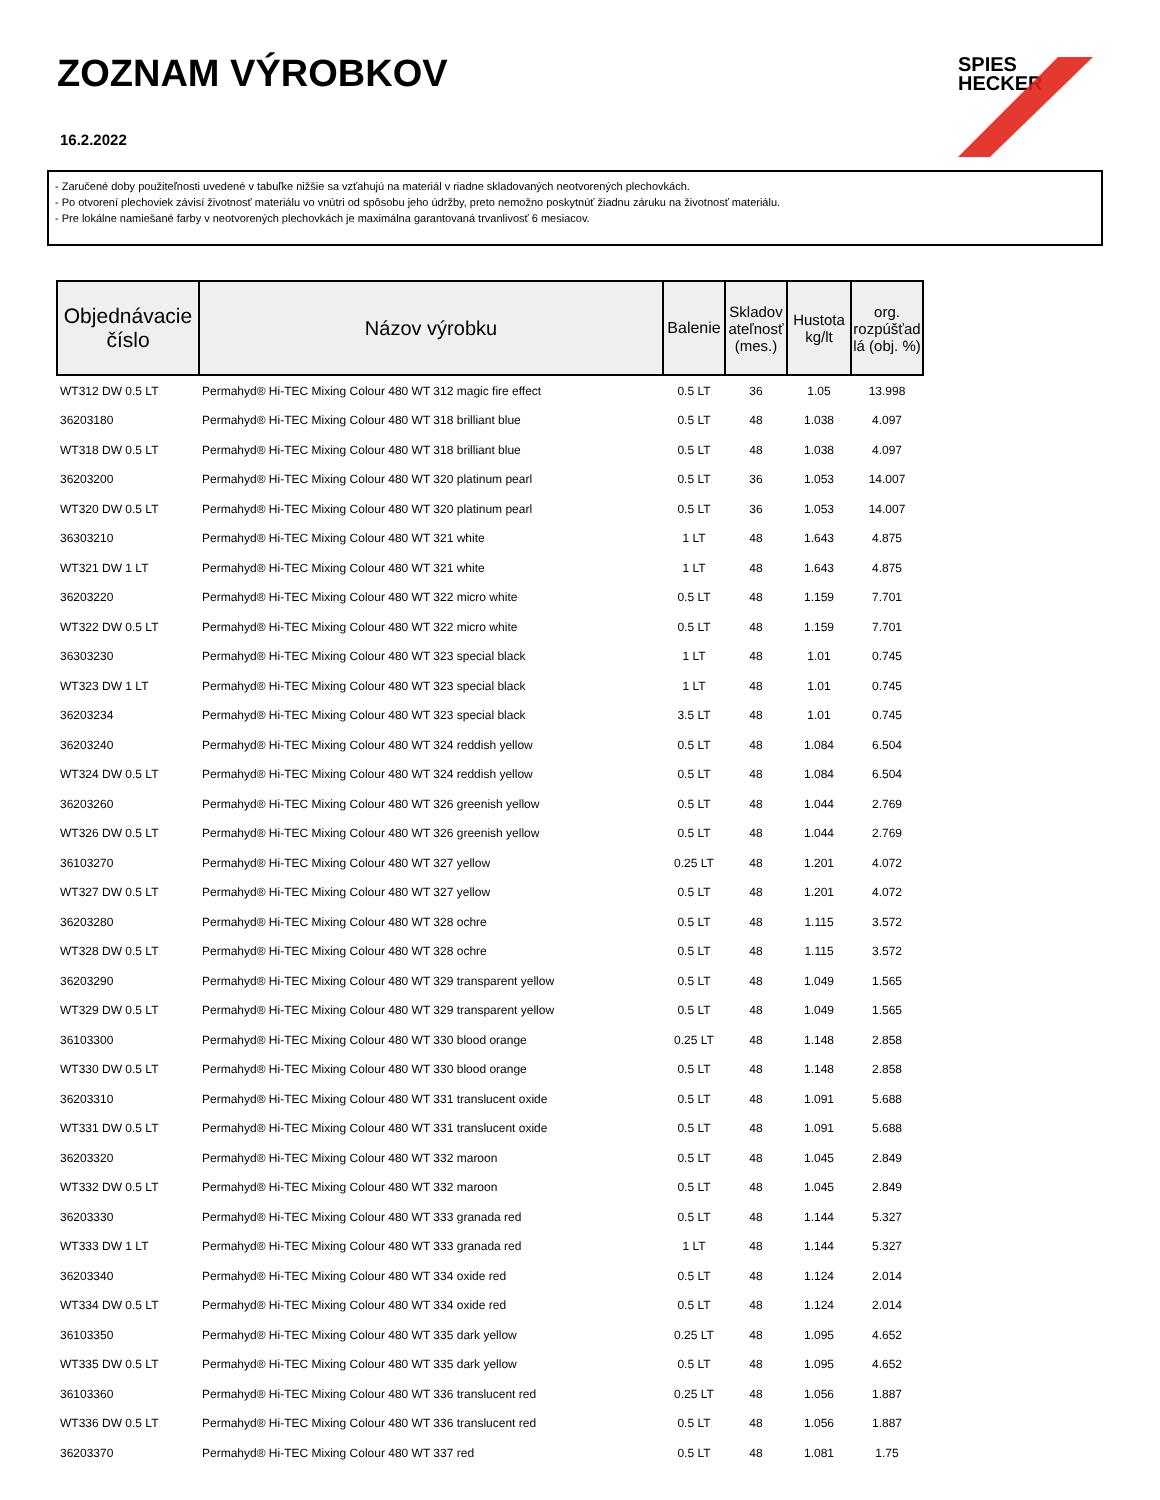ZOZNAM VÝROBKOV
16.2.2022
SPIES
HECKER
- Zaručené doby použiteľnosti uvedené v tabuľke nižšie sa vzťahujú na materiál v riadne skladovaných neotvorených plechovkách.
- Po otvorení plechoviek závisí životnosť materiálu vo vnútri od spôsobu jeho údržby, preto nemožno poskytnúť žiadnu záruku na životnosť materiálu.
- Pre lokálne namiešané farby v neotvorených plechovkách je maximálna garantovaná trvanlivosť 6 mesiacov.
| Objednávacie číslo | Názov výrobku | Balenie | Skladov ateľnosť (mes.) | Hustota kg/lt | org. rozpúšťad lá (obj. %) |
| --- | --- | --- | --- | --- | --- |
| WT312 DW 0.5 LT | Permahyd® Hi-TEC Mixing Colour 480 WT 312 magic fire effect | 0.5 LT | 36 | 1.05 | 13.998 |
| 36203180 | Permahyd® Hi-TEC Mixing Colour 480 WT 318 brilliant blue | 0.5 LT | 48 | 1.038 | 4.097 |
| WT318 DW 0.5 LT | Permahyd® Hi-TEC Mixing Colour 480 WT 318 brilliant blue | 0.5 LT | 48 | 1.038 | 4.097 |
| 36203200 | Permahyd® Hi-TEC Mixing Colour 480 WT 320 platinum pearl | 0.5 LT | 36 | 1.053 | 14.007 |
| WT320 DW 0.5 LT | Permahyd® Hi-TEC Mixing Colour 480 WT 320 platinum pearl | 0.5 LT | 36 | 1.053 | 14.007 |
| 36303210 | Permahyd® Hi-TEC Mixing Colour 480 WT 321 white | 1 LT | 48 | 1.643 | 4.875 |
| WT321 DW 1 LT | Permahyd® Hi-TEC Mixing Colour 480 WT 321 white | 1 LT | 48 | 1.643 | 4.875 |
| 36203220 | Permahyd® Hi-TEC Mixing Colour 480 WT 322 micro white | 0.5 LT | 48 | 1.159 | 7.701 |
| WT322 DW 0.5 LT | Permahyd® Hi-TEC Mixing Colour 480 WT 322 micro white | 0.5 LT | 48 | 1.159 | 7.701 |
| 36303230 | Permahyd® Hi-TEC Mixing Colour 480 WT 323 special black | 1 LT | 48 | 1.01 | 0.745 |
| WT323 DW 1 LT | Permahyd® Hi-TEC Mixing Colour 480 WT 323 special black | 1 LT | 48 | 1.01 | 0.745 |
| 36203234 | Permahyd® Hi-TEC Mixing Colour 480 WT 323 special black | 3.5 LT | 48 | 1.01 | 0.745 |
| 36203240 | Permahyd® Hi-TEC Mixing Colour 480 WT 324 reddish yellow | 0.5 LT | 48 | 1.084 | 6.504 |
| WT324 DW 0.5 LT | Permahyd® Hi-TEC Mixing Colour 480 WT 324 reddish yellow | 0.5 LT | 48 | 1.084 | 6.504 |
| 36203260 | Permahyd® Hi-TEC Mixing Colour 480 WT 326 greenish yellow | 0.5 LT | 48 | 1.044 | 2.769 |
| WT326 DW 0.5 LT | Permahyd® Hi-TEC Mixing Colour 480 WT 326 greenish yellow | 0.5 LT | 48 | 1.044 | 2.769 |
| 36103270 | Permahyd® Hi-TEC Mixing Colour 480 WT 327 yellow | 0.25 LT | 48 | 1.201 | 4.072 |
| WT327 DW 0.5 LT | Permahyd® Hi-TEC Mixing Colour 480 WT 327 yellow | 0.5 LT | 48 | 1.201 | 4.072 |
| 36203280 | Permahyd® Hi-TEC Mixing Colour 480 WT 328 ochre | 0.5 LT | 48 | 1.115 | 3.572 |
| WT328 DW 0.5 LT | Permahyd® Hi-TEC Mixing Colour 480 WT 328 ochre | 0.5 LT | 48 | 1.115 | 3.572 |
| 36203290 | Permahyd® Hi-TEC Mixing Colour 480 WT 329 transparent yellow | 0.5 LT | 48 | 1.049 | 1.565 |
| WT329 DW 0.5 LT | Permahyd® Hi-TEC Mixing Colour 480 WT 329 transparent yellow | 0.5 LT | 48 | 1.049 | 1.565 |
| 36103300 | Permahyd® Hi-TEC Mixing Colour 480 WT 330 blood orange | 0.25 LT | 48 | 1.148 | 2.858 |
| WT330 DW 0.5 LT | Permahyd® Hi-TEC Mixing Colour 480 WT 330 blood orange | 0.5 LT | 48 | 1.148 | 2.858 |
| 36203310 | Permahyd® Hi-TEC Mixing Colour 480 WT 331 translucent oxide | 0.5 LT | 48 | 1.091 | 5.688 |
| WT331 DW 0.5 LT | Permahyd® Hi-TEC Mixing Colour 480 WT 331 translucent oxide | 0.5 LT | 48 | 1.091 | 5.688 |
| 36203320 | Permahyd® Hi-TEC Mixing Colour 480 WT 332 maroon | 0.5 LT | 48 | 1.045 | 2.849 |
| WT332 DW 0.5 LT | Permahyd® Hi-TEC Mixing Colour 480 WT 332 maroon | 0.5 LT | 48 | 1.045 | 2.849 |
| 36203330 | Permahyd® Hi-TEC Mixing Colour 480 WT 333 granada red | 0.5 LT | 48 | 1.144 | 5.327 |
| WT333 DW 1 LT | Permahyd® Hi-TEC Mixing Colour 480 WT 333 granada red | 1 LT | 48 | 1.144 | 5.327 |
| 36203340 | Permahyd® Hi-TEC Mixing Colour 480 WT 334 oxide red | 0.5 LT | 48 | 1.124 | 2.014 |
| WT334 DW 0.5 LT | Permahyd® Hi-TEC Mixing Colour 480 WT 334 oxide red | 0.5 LT | 48 | 1.124 | 2.014 |
| 36103350 | Permahyd® Hi-TEC Mixing Colour 480 WT 335 dark yellow | 0.25 LT | 48 | 1.095 | 4.652 |
| WT335 DW 0.5 LT | Permahyd® Hi-TEC Mixing Colour 480 WT 335 dark yellow | 0.5 LT | 48 | 1.095 | 4.652 |
| 36103360 | Permahyd® Hi-TEC Mixing Colour 480 WT 336 translucent red | 0.25 LT | 48 | 1.056 | 1.887 |
| WT336 DW 0.5 LT | Permahyd® Hi-TEC Mixing Colour 480 WT 336 translucent red | 0.5 LT | 48 | 1.056 | 1.887 |
| 36203370 | Permahyd® Hi-TEC Mixing Colour 480 WT 337 red | 0.5 LT | 48 | 1.081 | 1.75 |